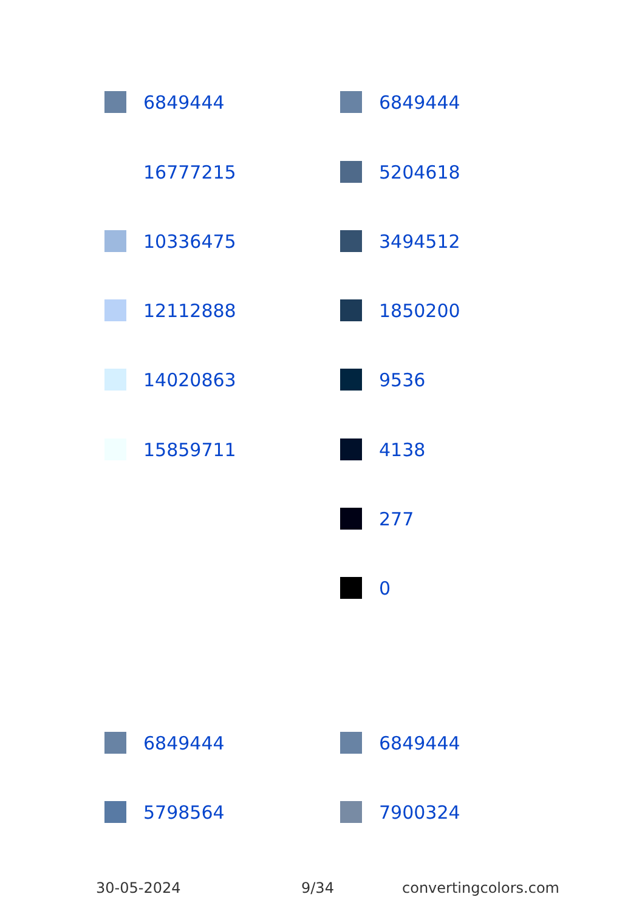6849444
16777215
10336475
12112888
14020863
15859711
6849444
5204618
3494512
1850200
9536
4138
277
0
6849444 6849444
5798564 7900324
30-05-2024 9/34 convertingcolors.com